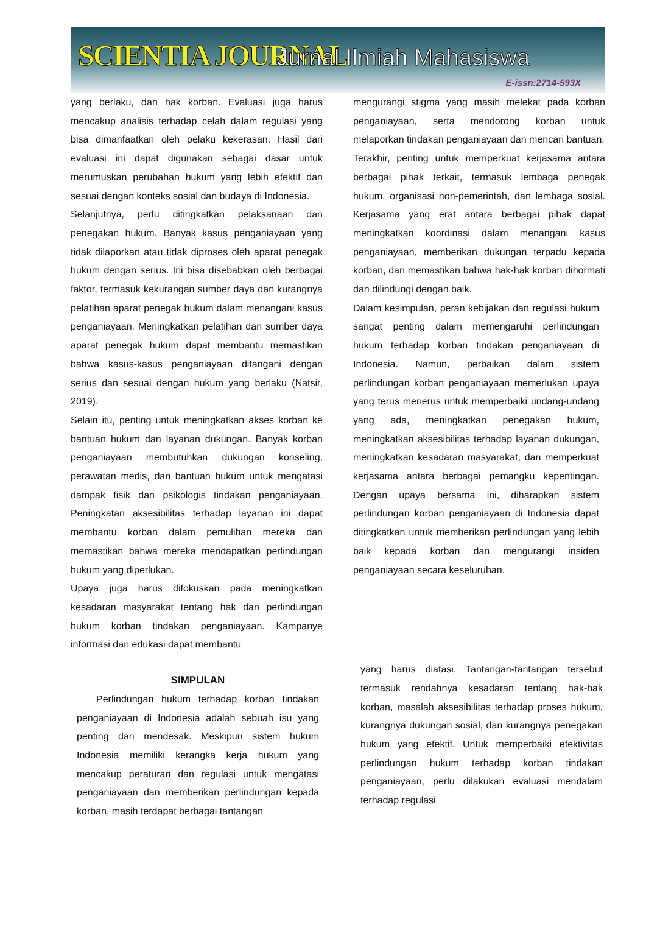SCIENTIA JOURNAL Jurnal Ilmiah Mahasiswa
E-issn:2714-593X
yang berlaku, dan hak korban. Evaluasi juga harus mencakup analisis terhadap celah dalam regulasi yang bisa dimanfaatkan oleh pelaku kekerasan. Hasil dari evaluasi ini dapat digunakan sebagai dasar untuk merumuskan perubahan hukum yang lebih efektif dan sesuai dengan konteks sosial dan budaya di Indonesia.
Selanjutnya, perlu ditingkatkan pelaksanaan dan penegakan hukum. Banyak kasus penganiayaan yang tidak dilaporkan atau tidak diproses oleh aparat penegak hukum dengan serius. Ini bisa disebabkan oleh berbagai faktor, termasuk kekurangan sumber daya dan kurangnya pelatihan aparat penegak hukum dalam menangani kasus penganiayaan. Meningkatkan pelatihan dan sumber daya aparat penegak hukum dapat membantu memastikan bahwa kasus-kasus penganiayaan ditangani dengan serius dan sesuai dengan hukum yang berlaku (Natsir, 2019).
Selain itu, penting untuk meningkatkan akses korban ke bantuan hukum dan layanan dukungan. Banyak korban penganiayaan membutuhkan dukungan konseling, perawatan medis, dan bantuan hukum untuk mengatasi dampak fisik dan psikologis tindakan penganiayaan. Peningkatan aksesibilitas terhadap layanan ini dapat membantu korban dalam pemulihan mereka dan memastikan bahwa mereka mendapatkan perlindungan hukum yang diperlukan.
Upaya juga harus difokuskan pada meningkatkan kesadaran masyarakat tentang hak dan perlindungan hukum korban tindakan penganiayaan. Kampanye informasi dan edukasi dapat membantu
mengurangi stigma yang masih melekat pada korban penganiayaan, serta mendorong korban untuk melaporkan tindakan penganiayaan dan mencari bantuan.
Terakhir, penting untuk memperkuat kerjasama antara berbagai pihak terkait, termasuk lembaga penegak hukum, organisasi non-pemerintah, dan lembaga sosial. Kerjasama yang erat antara berbagai pihak dapat meningkatkan koordinasi dalam menangani kasus penganiayaan, memberikan dukungan terpadu kepada korban, dan memastikan bahwa hak-hak korban dihormati dan dilindungi dengan baik.
Dalam kesimpulan, peran kebijakan dan regulasi hukum sangat penting dalam memengaruhi perlindungan hukum terhadap korban tindakan penganiayaan di Indonesia. Namun, perbaikan dalam sistem perlindungan korban penganiayaan memerlukan upaya yang terus menerus untuk memperbaiki undang-undang yang ada, meningkatkan penegakan hukum, meningkatkan aksesibilitas terhadap layanan dukungan, meningkatkan kesadaran masyarakat, dan memperkuat kerjasama antara berbagai pemangku kepentingan. Dengan upaya bersama ini, diharapkan sistem perlindungan korban penganiayaan di Indonesia dapat ditingkatkan untuk memberikan perlindungan yang lebih baik kepada korban dan mengurangi insiden penganiayaan secara keseluruhan.
SIMPULAN
Perlindungan hukum terhadap korban tindakan penganiayaan di Indonesia adalah sebuah isu yang penting dan mendesak. Meskipun sistem hukum Indonesia memiliki kerangka kerja hukum yang mencakup peraturan dan regulasi untuk mengatasi penganiayaan dan memberikan perlindungan kepada korban, masih terdapat berbagai tantangan
yang harus diatasi. Tantangan-tantangan tersebut termasuk rendahnya kesadaran tentang hak-hak korban, masalah aksesibilitas terhadap proses hukum, kurangnya dukungan sosial, dan kurangnya penegakan hukum yang efektif. Untuk memperbaiki efektivitas perlindungan hukum terhadap korban tindakan penganiayaan, perlu dilakukan evaluasi mendalam terhadap regulasi